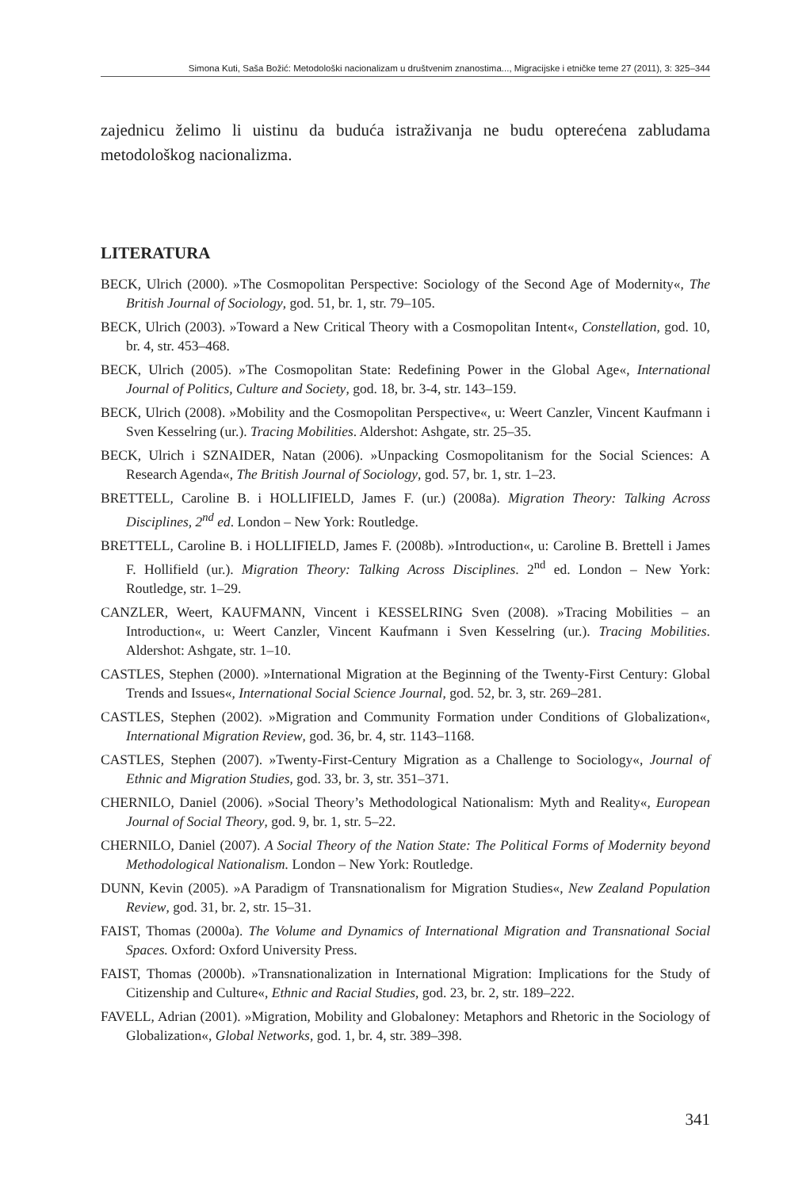Simona Kuti, Saša Božić: Metodološki nacionalizam u društvenim znanostima..., Migracijske i etničke teme 27 (2011), 3: 325–344
zajednicu želimo li uistinu da buduća istraživanja ne budu opterećena zabludama metodološkog nacionalizma.
LITERATURA
BECK, Ulrich (2000). »The Cosmopolitan Perspective: Sociology of the Second Age of Modernity«, The British Journal of Sociology, god. 51, br. 1, str. 79–105.
BECK, Ulrich (2003). »Toward a New Critical Theory with a Cosmopolitan Intent«, Constellation, god. 10, br. 4, str. 453–468.
BECK, Ulrich (2005). »The Cosmopolitan State: Redefining Power in the Global Age«, International Journal of Politics, Culture and Society, god. 18, br. 3-4, str. 143–159.
BECK, Ulrich (2008). »Mobility and the Cosmopolitan Perspective«, u: Weert Canzler, Vincent Kaufmann i Sven Kesselring (ur.). Tracing Mobilities. Aldershot: Ashgate, str. 25–35.
BECK, Ulrich i SZNAIDER, Natan (2006). »Unpacking Cosmopolitanism for the Social Sciences: A Research Agenda«, The British Journal of Sociology, god. 57, br. 1, str. 1–23.
BRETTELL, Caroline B. i HOLLIFIELD, James F. (ur.) (2008a). Migration Theory: Talking Across Disciplines, 2<sup>nd</sup> ed. London – New York: Routledge.
BRETTELL, Caroline B. i HOLLIFIELD, James F. (2008b). »Introduction«, u: Caroline B. Brettell i James F. Hollifield (ur.). Migration Theory: Talking Across Disciplines. 2<sup>nd</sup> ed. London – New York: Routledge, str. 1–29.
CANZLER, Weert, KAUFMANN, Vincent i KESSELRING Sven (2008). »Tracing Mobilities – an Introduction«, u: Weert Canzler, Vincent Kaufmann i Sven Kesselring (ur.). Tracing Mobilities. Aldershot: Ashgate, str. 1–10.
CASTLES, Stephen (2000). »International Migration at the Beginning of the Twenty-First Century: Global Trends and Issues«, International Social Science Journal, god. 52, br. 3, str. 269–281.
CASTLES, Stephen (2002). »Migration and Community Formation under Conditions of Globalization«, International Migration Review, god. 36, br. 4, str. 1143–1168.
CASTLES, Stephen (2007). »Twenty-First-Century Migration as a Challenge to Sociology«, Journal of Ethnic and Migration Studies, god. 33, br. 3, str. 351–371.
CHERNILO, Daniel (2006). »Social Theory’s Methodological Nationalism: Myth and Reality«, European Journal of Social Theory, god. 9, br. 1, str. 5–22.
CHERNILO, Daniel (2007). A Social Theory of the Nation State: The Political Forms of Modernity beyond Methodological Nationalism. London – New York: Routledge.
DUNN, Kevin (2005). »A Paradigm of Transnationalism for Migration Studies«, New Zealand Population Review, god. 31, br. 2, str. 15–31.
FAIST, Thomas (2000a). The Volume and Dynamics of International Migration and Transnational Social Spaces. Oxford: Oxford University Press.
FAIST, Thomas (2000b). »Transnationalization in International Migration: Implications for the Study of Citizenship and Culture«, Ethnic and Racial Studies, god. 23, br. 2, str. 189–222.
FAVELL, Adrian (2001). »Migration, Mobility and Globaloney: Metaphors and Rhetoric in the Sociology of Globalization«, Global Networks, god. 1, br. 4, str. 389–398.
341